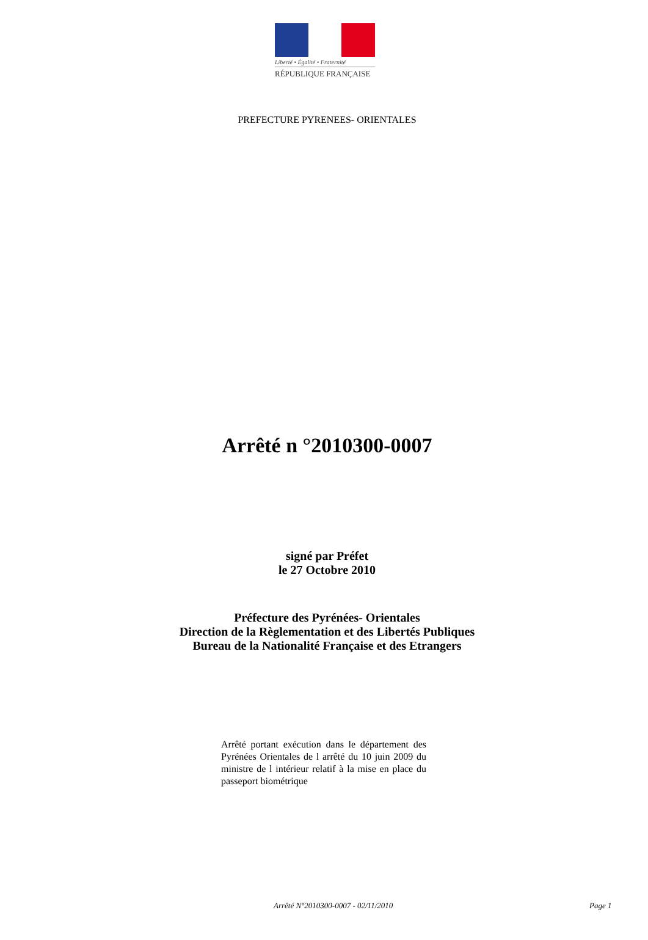Liberté • Égalité • Fraternité
RÉPUBLIQUE FRANÇAISE
PREFECTURE PYRENEES- ORIENTALES
Arrêté n °2010300-0007
signé par Préfet
le 27 Octobre 2010
Préfecture des Pyrénées- Orientales
Direction de la Règlementation et des Libertés Publiques
Bureau de la Nationalité Française et des Etrangers
Arrêté portant exécution dans le département des Pyrénées Orientales de l arrêté du 10 juin 2009 du ministre de l intérieur relatif à la mise en place du passeport biométrique
Arrêté N°2010300-0007 - 02/11/2010 Page 1